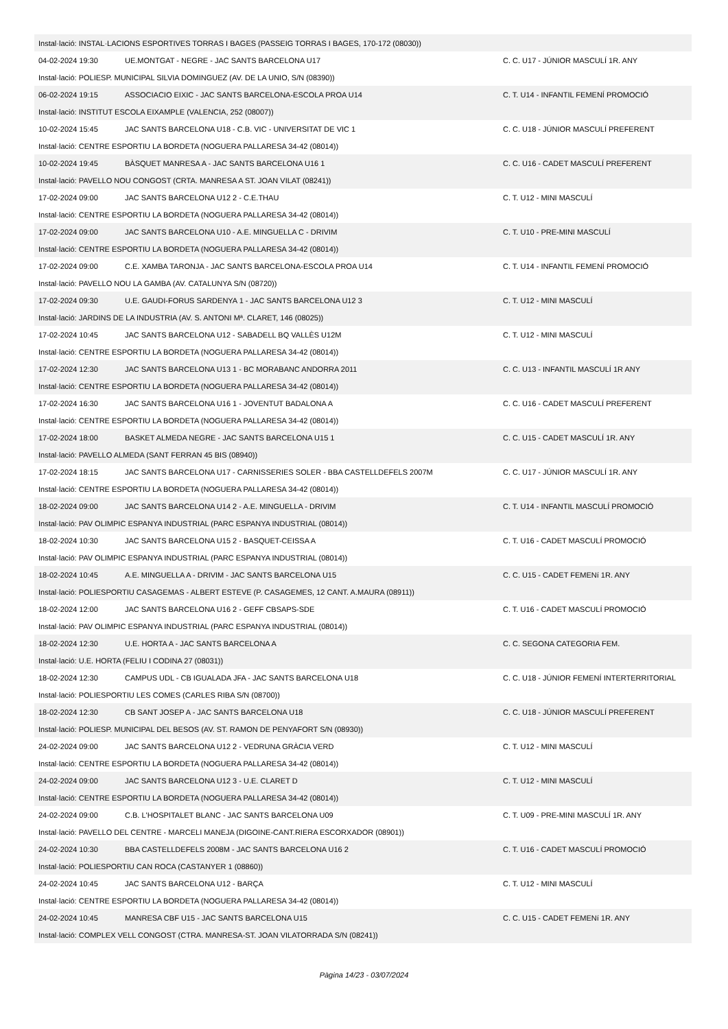| Instal·lació: INSTAL·LACIONS ESPORTIVES TORRAS I BAGES (PASSEIG TORRAS I BAGES, 170-172 (08030)) | | |
| 04-02-2024 19:30 | UE.MONTGAT - NEGRE - JAC SANTS BARCELONA U17 | C. C. U17 - JÚNIOR MASCULÍ 1R. ANY |
| Instal·lació: POLIESP. MUNICIPAL SILVIA DOMINGUEZ (AV. DE LA UNIO, S/N (08390)) | | |
| 06-02-2024 19:15 | ASSOCIACIO EIXIC - JAC SANTS BARCELONA-ESCOLA PROA U14 | C. T. U14 - INFANTIL FEMENÍ PROMOCIÓ |
| Instal·lació: INSTITUT ESCOLA EIXAMPLE (VALENCIA, 252 (08007)) | | |
| 10-02-2024 15:45 | JAC SANTS BARCELONA U18 - C.B. VIC - UNIVERSITAT DE VIC 1 | C. C. U18 - JÚNIOR MASCULÍ PREFERENT |
| Instal·lació: CENTRE ESPORTIU LA BORDETA (NOGUERA PALLARESA 34-42 (08014)) | | |
| 10-02-2024 19:45 | BÀSQUET MANRESA A - JAC SANTS BARCELONA U16 1 | C. C. U16 - CADET MASCULÍ PREFERENT |
| Instal·lació: PAVELLO NOU CONGOST (CRTA. MANRESA A ST. JOAN VILAT (08241)) | | |
| 17-02-2024 09:00 | JAC SANTS BARCELONA U12 2 - C.E.THAU | C. T. U12 - MINI MASCULÍ |
| Instal·lació: CENTRE ESPORTIU LA BORDETA (NOGUERA PALLARESA 34-42 (08014)) | | |
| 17-02-2024 09:00 | JAC SANTS BARCELONA U10 - A.E. MINGUELLA C - DRIVIM | C. T. U10 - PRE-MINI MASCULÍ |
| Instal·lació: CENTRE ESPORTIU LA BORDETA (NOGUERA PALLARESA 34-42 (08014)) | | |
| 17-02-2024 09:00 | C.E. XAMBA TARONJA - JAC SANTS BARCELONA-ESCOLA PROA U14 | C. T. U14 - INFANTIL FEMENÍ PROMOCIÓ |
| Instal·lació: PAVELLO NOU LA GAMBA (AV. CATALUNYA S/N (08720)) | | |
| 17-02-2024 09:30 | U.E. GAUDI-FORUS SARDENYA 1 - JAC SANTS BARCELONA U12 3 | C. T. U12 - MINI MASCULÍ |
| Instal·lació: JARDINS DE LA INDUSTRIA (AV. S. ANTONI Mª. CLARET, 146 (08025)) | | |
| 17-02-2024 10:45 | JAC SANTS BARCELONA U12 - SABADELL BQ VALLÈS U12M | C. T. U12 - MINI MASCULÍ |
| Instal·lació: CENTRE ESPORTIU LA BORDETA (NOGUERA PALLARESA 34-42 (08014)) | | |
| 17-02-2024 12:30 | JAC SANTS BARCELONA U13 1 - BC MORABANC ANDORRA 2011 | C. C. U13 - INFANTIL MASCULÍ 1R ANY |
| Instal·lació: CENTRE ESPORTIU LA BORDETA (NOGUERA PALLARESA 34-42 (08014)) | | |
| 17-02-2024 16:30 | JAC SANTS BARCELONA U16 1 - JOVENTUT BADALONA A | C. C. U16 - CADET MASCULÍ PREFERENT |
| Instal·lació: CENTRE ESPORTIU LA BORDETA (NOGUERA PALLARESA 34-42 (08014)) | | |
| 17-02-2024 18:00 | BASKET ALMEDA NEGRE - JAC SANTS BARCELONA U15 1 | C. C. U15 - CADET MASCULÍ 1R. ANY |
| Instal·lació: PAVELLO ALMEDA (SANT FERRAN 45 BIS (08940)) | | |
| 17-02-2024 18:15 | JAC SANTS BARCELONA U17 - CARNISSERIES SOLER - BBA CASTELLDEFELS 2007M | C. C. U17 - JÚNIOR MASCULÍ 1R. ANY |
| Instal·lació: CENTRE ESPORTIU LA BORDETA (NOGUERA PALLARESA 34-42 (08014)) | | |
| 18-02-2024 09:00 | JAC SANTS BARCELONA U14 2 - A.E. MINGUELLA - DRIVIM | C. T. U14 - INFANTIL MASCULÍ PROMOCIÓ |
| Instal·lació: PAV OLIMPIC ESPANYA INDUSTRIAL (PARC ESPANYA INDUSTRIAL (08014)) | | |
| 18-02-2024 10:30 | JAC SANTS BARCELONA U15 2 - BASQUET-CEISSA A | C. T. U16 - CADET MASCULÍ PROMOCIÓ |
| Instal·lació: PAV OLIMPIC ESPANYA INDUSTRIAL (PARC ESPANYA INDUSTRIAL (08014)) | | |
| 18-02-2024 10:45 | A.E. MINGUELLA A - DRIVIM - JAC SANTS BARCELONA U15 | C. C. U15 - CADET FEMENí 1R. ANY |
| Instal·lació: POLIESPORTIU CASAGEMAS - ALBERT ESTEVE (P. CASAGEMES, 12 CANT. A.MAURA (08911)) | | |
| 18-02-2024 12:00 | JAC SANTS BARCELONA U16 2 - GEFF CBSAPS-SDE | C. T. U16 - CADET MASCULÍ PROMOCIÓ |
| Instal·lació: PAV OLIMPIC ESPANYA INDUSTRIAL (PARC ESPANYA INDUSTRIAL (08014)) | | |
| 18-02-2024 12:30 | U.E. HORTA A - JAC SANTS BARCELONA A | C. C. SEGONA CATEGORIA FEM. |
| Instal·lació: U.E. HORTA (FELIU I CODINA 27 (08031)) | | |
| 18-02-2024 12:30 | CAMPUS UDL - CB IGUALADA JFA - JAC SANTS BARCELONA U18 | C. C. U18 - JÚNIOR FEMENÍ INTERTERRITORIAL |
| Instal·lació: POLIESPORTIU LES COMES (CARLES RIBA S/N (08700)) | | |
| 18-02-2024 12:30 | CB SANT JOSEP A - JAC SANTS BARCELONA U18 | C. C. U18 - JÚNIOR MASCULÍ PREFERENT |
| Instal·lació: POLIESP. MUNICIPAL DEL BESOS (AV. ST. RAMON DE PENYAFORT S/N (08930)) | | |
| 24-02-2024 09:00 | JAC SANTS BARCELONA U12 2 - VEDRUNA GRÀCIA VERD | C. T. U12 - MINI MASCULÍ |
| Instal·lació: CENTRE ESPORTIU LA BORDETA (NOGUERA PALLARESA 34-42 (08014)) | | |
| 24-02-2024 09:00 | JAC SANTS BARCELONA U12 3 - U.E. CLARET D | C. T. U12 - MINI MASCULÍ |
| Instal·lació: CENTRE ESPORTIU LA BORDETA (NOGUERA PALLARESA 34-42 (08014)) | | |
| 24-02-2024 09:00 | C.B. L'HOSPITALET BLANC - JAC SANTS BARCELONA U09 | C. T. U09 - PRE-MINI MASCULÍ 1R. ANY |
| Instal·lació: PAVELLO DEL CENTRE - MARCELI MANEJA (DIGOINE-CANT.RIERA ESCORXADOR (08901)) | | |
| 24-02-2024 10:30 | BBA CASTELLDEFELS 2008M - JAC SANTS BARCELONA U16 2 | C. T. U16 - CADET MASCULÍ PROMOCIÓ |
| Instal·lació: POLIESPORTIU CAN ROCA (CASTANYER 1 (08860)) | | |
| 24-02-2024 10:45 | JAC SANTS BARCELONA U12 - BARÇA | C. T. U12 - MINI MASCULÍ |
| Instal·lació: CENTRE ESPORTIU LA BORDETA (NOGUERA PALLARESA 34-42 (08014)) | | |
| 24-02-2024 10:45 | MANRESA CBF U15 - JAC SANTS BARCELONA U15 | C. C. U15 - CADET FEMENí 1R. ANY |
| Instal·lació: COMPLEX VELL CONGOST (CTRA. MANRESA-ST. JOAN VILATORRADA S/N (08241)) | | |
Pàgina 14/23 - 03/07/2024